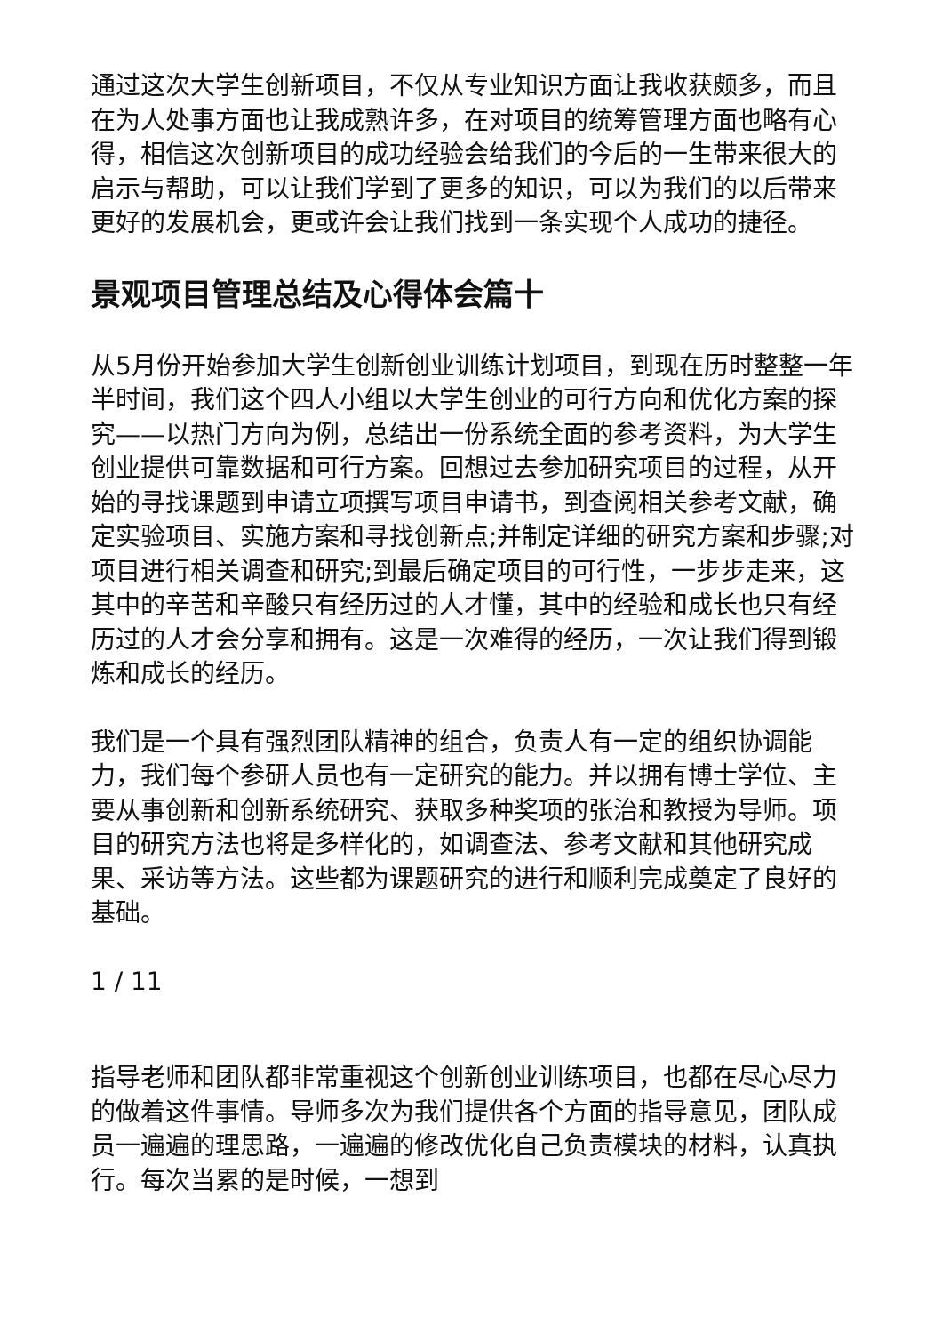通过这次大学生创新项目，不仅从专业知识方面让我收获颇多，而且在为人处事方面也让我成熟许多，在对项目的统筹管理方面也略有心得，相信这次创新项目的成功经验会给我们的今后的一生带来很大的启示与帮助，可以让我们学到了更多的知识，可以为我们的以后带来更好的发展机会，更或许会让我们找到一条实现个人成功的捷径。
景观项目管理总结及心得体会篇十
从5月份开始参加大学生创新创业训练计划项目，到现在历时整整一年半时间，我们这个四人小组以大学生创业的可行方向和优化方案的探究——以热门方向为例，总结出一份系统全面的参考资料，为大学生创业提供可靠数据和可行方案。回想过去参加研究项目的过程，从开始的寻找课题到申请立项撰写项目申请书，到查阅相关参考文献，确定实验项目、实施方案和寻找创新点;并制定详细的研究方案和步骤;对项目进行相关调查和研究;到最后确定项目的可行性，一步步走来，这其中的辛苦和辛酸只有经历过的人才懂，其中的经验和成长也只有经历过的人才会分享和拥有。这是一次难得的经历，一次让我们得到锻炼和成长的经历。
我们是一个具有强烈团队精神的组合，负责人有一定的组织协调能力，我们每个参研人员也有一定研究的能力。并以拥有博士学位、主要从事创新和创新系统研究、获取多种奖项的张治和教授为导师。项目的研究方法也将是多样化的，如调查法、参考文献和其他研究成果、采访等方法。这些都为课题研究的进行和顺利完成奠定了良好的基础。
1 / 11
指导老师和团队都非常重视这个创新创业训练项目，也都在尽心尽力的做着这件事情。导师多次为我们提供各个方面的指导意见，团队成员一遍遍的理思路，一遍遍的修改优化自己负责模块的材料，认真执行。每次当累的是时候，一想到